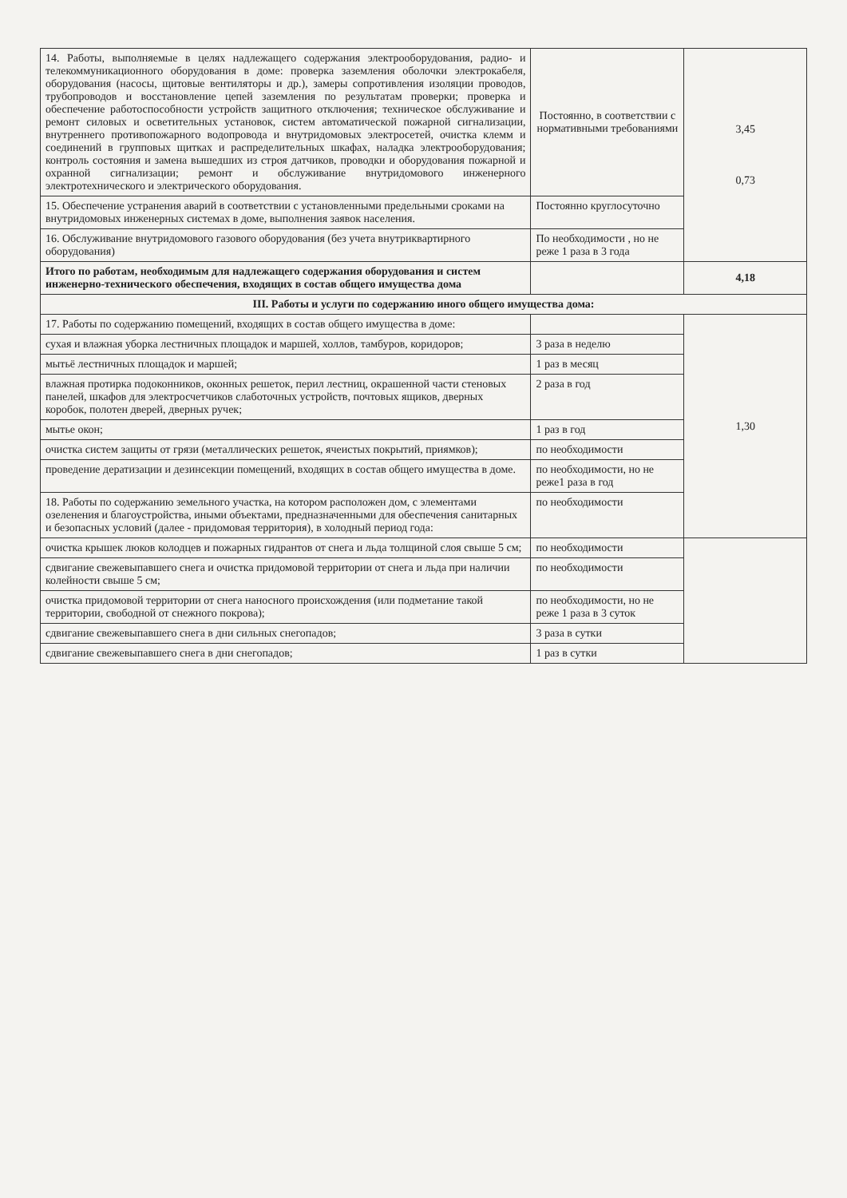| 14. Работы, выполняемые в целях надлежащего содержания электрооборудования, радио- и телекоммуникационного оборудования в доме: проверка заземления оболочки электрокабеля, оборудования (насосы, щитовые вентиляторы и др.), замеры сопротивления изоляции проводов, трубопроводов и восстановление цепей заземления по результатам проверки; проверка и обеспечение работоспособности устройств защитного отключения; техническое обслуживание и ремонт силовых и осветительных установок, систем автоматической пожарной сигнализации, внутреннего противопожарного водопровода и внутридомовых электросетей, очистка клемм и соединений в групповых щитках и распределительных шкафах, наладка электрооборудования; контроль состояния и замена вышедших из строя датчиков, проводки и оборудования пожарной и охранной сигнализации; ремонт и обслуживание внутридомового инженерного электротехнического и электрического оборудования. | Постоянно, в соответствии с нормативными требованиями | 3,45 0,73 |
| 15. Обеспечение устранения аварий в соответствии с установленными предельными сроками на внутридомовых инженерных системах в доме, выполнения заявок населения. | Постоянно круглосуточно | |
| 16. Обслуживание внутридомового газового оборудования (без учета внутриквартирного оборудования) | По необходимости , но не реже 1 раза в 3 года | |
| Итого по работам, необходимым для надлежащего содержания оборудования и систем инженерно-технического обеспечения, входящих в состав общего имущества дома | | 4,18 |
| III. Работы и услуги по содержанию иного общего имущества дома: | | |
| 17. Работы по содержанию помещений, входящих в состав общего имущества в доме: | | 1,30 |
| сухая и влажная уборка лестничных площадок и маршей, холлов, тамбуров, коридоров; | 3 раза в неделю | |
| мытьё лестничных площадок и маршей; | 1 раз в месяц | |
| влажная протирка подоконников, оконных решеток, перил лестниц, окрашенной части стеновых панелей, шкафов для электросчетчиков слаботочных устройств, почтовых ящиков, дверных коробок, полотен дверей, дверных ручек; | 2 раза в год | |
| мытье окон; | 1 раз в год | |
| очистка систем защиты от грязи (металлических решеток, ячеистых покрытий, приямков); | по необходимости | |
| проведение дератизации и дезинсекции помещений, входящих в состав общего имущества в доме. | по необходимости, но не реже1 раза в год | |
| 18. Работы по содержанию земельного участка, на котором расположен дом, с элементами озеленения и благоустройства, иными объектами, предназначенными для обеспечения санитарных и безопасных условий (далее - придомовая территория), в холодный период года: | по необходимости | |
| очистка крышек люков колодцев и пожарных гидрантов от снега и льда толщиной слоя свыше 5 см; | по необходимости | |
| сдвигание свежевыпавшего снега и очистка придомовой территории от снега и льда при наличии колейности свыше 5 см; | по необходимости | |
| очистка придомовой территории от снега наносного происхождения (или подметание такой территории, свободной от снежного покрова); | по необходимости, но не реже 1 раза в 3 суток | |
| сдвигание свежевыпавшего снега в дни сильных снегопадов; | 3 раза в сутки | |
| сдвигание свежевыпавшего снега в дни снегопадов; | 1 раз в сутки | |